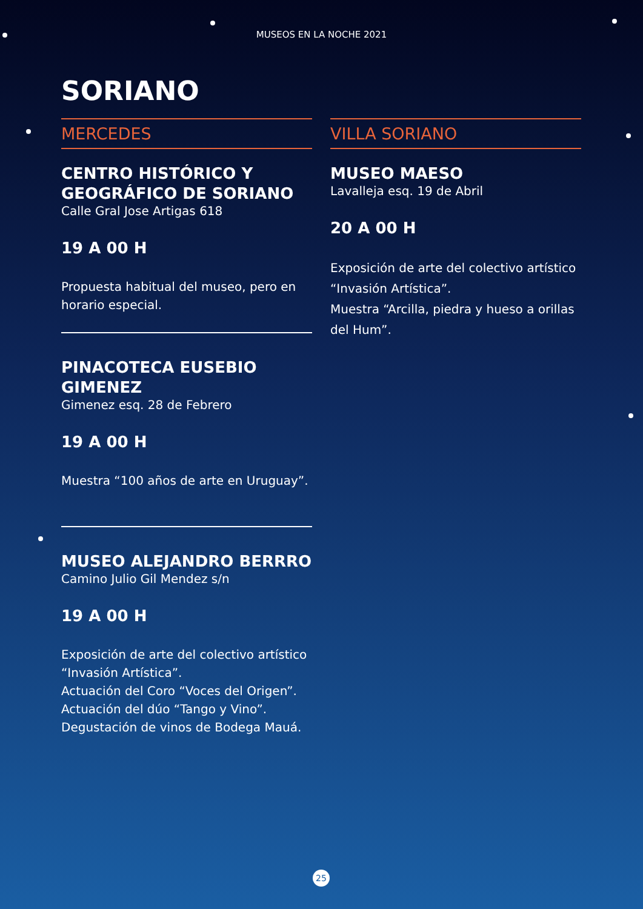MUSEOS EN LA NOCHE 2021
SORIANO
MERCEDES
CENTRO HISTÓRICO Y GEOGRÁFICO DE SORIANO
Calle Gral Jose Artigas 618
19 A 00 H
Propuesta habitual del museo, pero en horario especial.
PINACOTECA EUSEBIO GIMENEZ
Gimenez esq. 28 de Febrero
19 A 00 H
Muestra “100 años de arte en Uruguay”.
MUSEO ALEJANDRO BERRRO
Camino Julio Gil Mendez s/n
19 A 00 H
Exposición de arte del colectivo artístico “Invasión Artística”.
Actuación del Coro “Voces del Origen”.
Actuación del dúo “Tango y Vino”.
Degustación de vinos de Bodega Mauá.
VILLA SORIANO
MUSEO MAESO
Lavalleja esq. 19 de Abril
20 A 00 H
Exposición de arte del colectivo artístico “Invasión Artística”.
Muestra “Arcilla, piedra y hueso a orillas del Hum”.
25